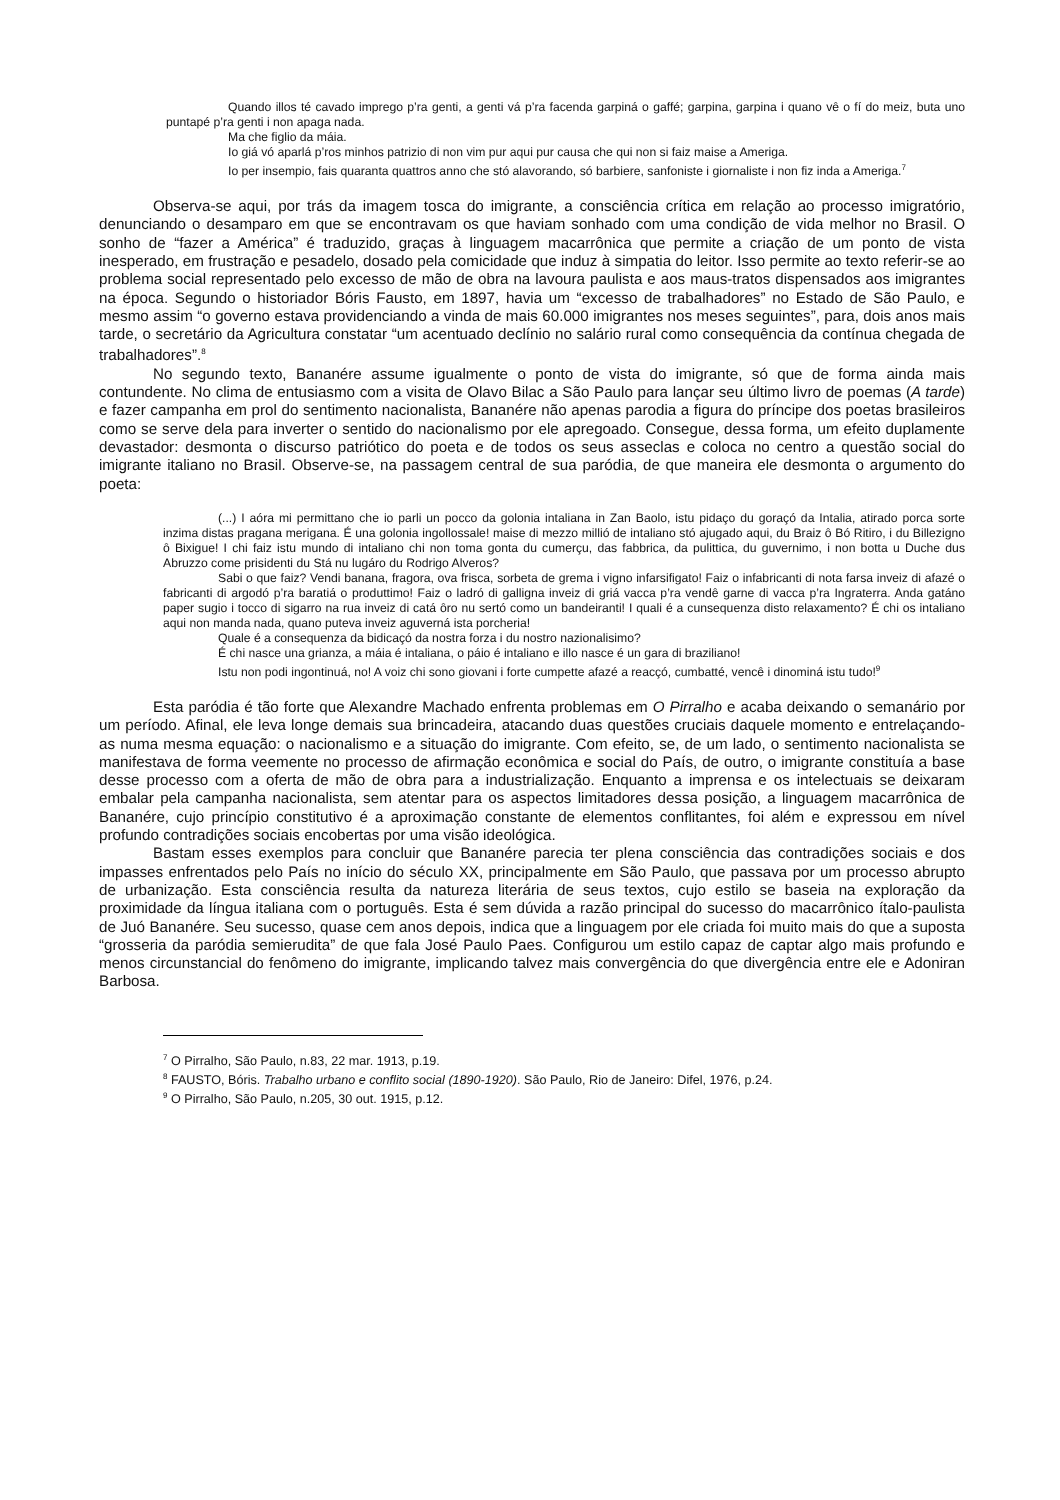Quando illos té cavado imprego p’ra genti, a genti vá p’ra facenda garpiná o gaffé; garpina, garpina i quano vê o fí do meiz, buta uno puntapé p’ra genti i non apaga nada.
Ma che figlio da máia.
Io giá vó aparlá p’ros minhos patrizio di non vim pur aqui pur causa che qui non si faiz maise a Ameriga.
Io per insempio, fais quaranta quattros anno che stó alavorando, só barbiere, sanfoniste i giornaliste i non fiz inda a Ameriga.<sup>7</sup>
Observa-se aqui, por trás da imagem tosca do imigrante, a consciência crítica em relação ao processo imigratório, denunciando o desamparo em que se encontravam os que haviam sonhado com uma condição de vida melhor no Brasil. O sonho de “fazer a América” é traduzido, graças à linguagem macarrônica que permite a criação de um ponto de vista inesperado, em frustração e pesadelo, dosado pela comicidade que induz à simpatia do leitor. Isso permite ao texto referir-se ao problema social representado pelo excesso de mão de obra na lavoura paulista e aos maus-tratos dispensados aos imigrantes na época. Segundo o historiador Bóris Fausto, em 1897, havia um “excesso de trabalhadores” no Estado de São Paulo, e mesmo assim “o governo estava providenciando a vinda de mais 60.000 imigrantes nos meses seguintes”, para, dois anos mais tarde, o secretário da Agricultura constatar “um acentuado declínio no salário rural como consequência da contínua chegada de trabalhadores”.<sup>8</sup>
No segundo texto, Bananére assume igualmente o ponto de vista do imigrante, só que de forma ainda mais contundente. No clima de entusiasmo com a visita de Olavo Bilac a São Paulo para lançar seu último livro de poemas (A tarde) e fazer campanha em prol do sentimento nacionalista, Bananére não apenas parodia a figura do príncipe dos poetas brasileiros como se serve dela para inverter o sentido do nacionalismo por ele apregoado. Consegue, dessa forma, um efeito duplamente devastador: desmonta o discurso patriótico do poeta e de todos os seus asseclas e coloca no centro a questão social do imigrante italiano no Brasil. Observe-se, na passagem central de sua paródia, de que maneira ele desmonta o argumento do poeta:
(...) I aóra mi permittano che io parli un pocco da golonia intaliana in Zan Baolo, istu pidaço du goraçó da Intalia, atirado porca sorte inzima distas pragana merigana. É una golonia ingollossale! maise di mezzo millió de intaliano stó ajugado aqui, du Braiz ô Bó Ritiro, i du Billezigno ô Bixigue! I chi faiz istu mundo di intaliano chi non toma gonta du cumerçu, das fabbrica, da pulittica, du guvernimo, i non botta u Duche dus Abruzzo come prisidenti du Stá nu lugáro du Rodrigo Alveros?
Sabi o que faiz? Vendi banana, fragora, ova frisca, sorbeta de grema i vigno infarsifigato! Faiz o infabricanti di nota farsa inveiz di afazé o fabricanti di argodó p’ra baratiá o produttimo! Faiz o ladró di galligna inveiz di griá vacca p’ra vendê garne di vacca p’ra Ingraterra. Anda gatáno paper sugio i tocco di sigarro na rua inveiz di catá ôro nu sertó como un bandeiranti! I quali é a cunsequenza disto relaxamento? É chi os intaliano aqui non manda nada, quano puteva inveiz aguverná ista porcheria!
Quale é a consequenza da bidicaçó da nostra forza i du nostro nazionalisimo?
É chi nasce una grianza, a máia é intaliana, o páio é intaliano e illo nasce é un gara di braziliano!
Istu non podi ingontinuá, no! A voiz chi sono giovani i forte cumpette afazé a reacçó, cumbatté, vencê i dinominá istu tudo!<sup>9</sup>
Esta paródia é tão forte que Alexandre Machado enfrenta problemas em O Pirralho e acaba deixando o semanário por um período. Afinal, ele leva longe demais sua brincadeira, atacando duas questões cruciais daquele momento e entrelaçando-as numa mesma equação: o nacionalismo e a situação do imigrante. Com efeito, se, de um lado, o sentimento nacionalista se manifestava de forma veemente no processo de afirmação econômica e social do País, de outro, o imigrante constituía a base desse processo com a oferta de mão de obra para a industrialização. Enquanto a imprensa e os intelectuais se deixaram embalar pela campanha nacionalista, sem atentar para os aspectos limitadores dessa posição, a linguagem macarrônica de Bananére, cujo princípio constitutivo é a aproximação constante de elementos conflitantes, foi além e expressou em nível profundo contradições sociais encobertas por uma visão ideológica.
Bastam esses exemplos para concluir que Bananére parecia ter plena consciência das contradições sociais e dos impasses enfrentados pelo País no início do século XX, principalmente em São Paulo, que passava por um processo abrupto de urbanização. Esta consciência resulta da natureza literária de seus textos, cujo estilo se baseia na exploração da proximidade da língua italiana com o português. Esta é sem dúvida a razão principal do sucesso do macarrônico ítalo-paulista de Juó Bananére. Seu sucesso, quase cem anos depois, indica que a linguagem por ele criada foi muito mais do que a suposta “grosseria da paródia semierudita” de que fala José Paulo Paes. Configurou um estilo capaz de captar algo mais profundo e menos circunstancial do fenômeno do imigrante, implicando talvez mais convergência do que divergência entre ele e Adoniran Barbosa.
<sup>7</sup> O Pirralho, São Paulo, n.83, 22 mar. 1913, p.19.
<sup>8</sup> FAUSTO, Bóris. Trabalho urbano e conflito social (1890-1920). São Paulo, Rio de Janeiro: Difel, 1976, p.24.
<sup>9</sup> O Pirralho, São Paulo, n.205, 30 out. 1915, p.12.